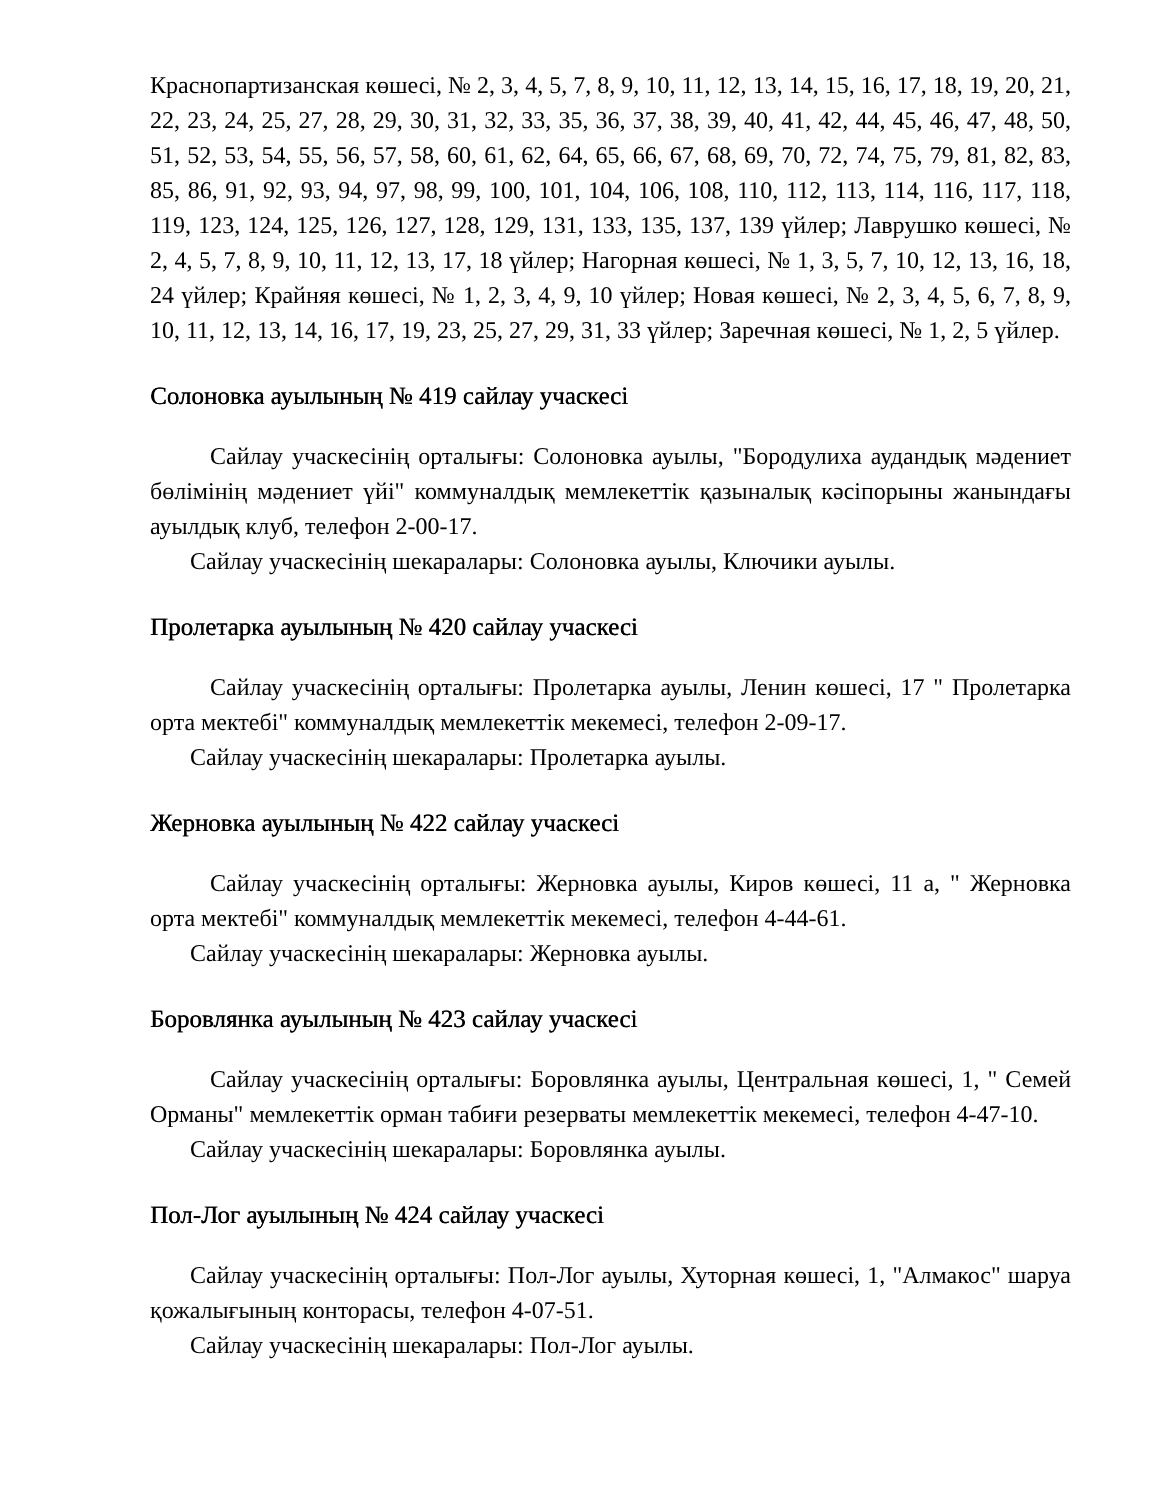Краснопартизанская көшесі, № 2, 3, 4, 5, 7, 8, 9, 10, 11, 12, 13, 14, 15, 16, 17, 18, 19, 20, 21, 22, 23, 24, 25, 27, 28, 29, 30, 31, 32, 33, 35, 36, 37, 38, 39, 40, 41, 42, 44, 45, 46, 47, 48, 50, 51, 52, 53, 54, 55, 56, 57, 58, 60, 61, 62, 64, 65, 66, 67, 68, 69, 70, 72, 74, 75, 79, 81, 82, 83, 85, 86, 91, 92, 93, 94, 97, 98, 99, 100, 101, 104, 106, 108, 110, 112, 113, 114, 116, 117, 118, 119, 123, 124, 125, 126, 127, 128, 129, 131, 133, 135, 137, 139 үйлер; Лаврушко көшесі, № 2, 4, 5, 7, 8, 9, 10, 11, 12, 13, 17, 18 үйлер; Нагорная көшесі, № 1, 3, 5, 7, 10, 12, 13, 16, 18, 24 үйлер; Крайняя көшесі, № 1, 2, 3, 4, 9, 10 үйлер; Новая көшесі, № 2, 3, 4, 5, 6, 7, 8, 9, 10, 11, 12, 13, 14, 16, 17, 19, 23, 25, 27, 29, 31, 33 үйлер; Заречная көшесі, № 1, 2, 5 үйлер.
Солоновка ауылының № 419 сайлау учаскесі
Сайлау учаскесінің орталығы: Солоновка ауылы, "Бородулиха аудандық мәдениет бөлімінің мәдениет үйі" коммуналдық мемлекеттік қазыналық кәсіпорыны жанындағы ауылдық клуб, телефон 2-00-17.
Сайлау учаскесінің шекаралары: Солоновка ауылы, Ключики ауылы.
Пролетарка ауылының № 420 сайлау учаскесі
Сайлау учаскесінің орталығы: Пролетарка ауылы, Ленин көшесі, 17 " Пролетарка орта мектебі" коммуналдық мемлекеттік мекемесі, телефон 2-09-17.
Сайлау учаскесінің шекаралары: Пролетарка ауылы.
Жерновка ауылының № 422 сайлау учаскесі
Сайлау учаскесінің орталығы: Жерновка ауылы, Киров көшесі, 11 а, " Жерновка орта мектебі" коммуналдық мемлекеттік мекемесі, телефон 4-44-61.
Сайлау учаскесінің шекаралары: Жерновка ауылы.
Боровлянка ауылының № 423 сайлау учаскесі
Сайлау учаскесінің орталығы: Боровлянка ауылы, Центральная көшесі, 1, " Семей Орманы" мемлекеттік орман табиғи резерваты мемлекеттік мекемесі, телефон 4-47-10.
Сайлау учаскесінің шекаралары: Боровлянка ауылы.
Пол-Лог ауылының № 424 сайлау учаскесі
Сайлау учаскесінің орталығы: Пол-Лог ауылы, Хуторная көшесі, 1, "Алмакос" шаруа қожалығының конторасы, телефон 4-07-51.
Сайлау учаскесінің шекаралары: Пол-Лог ауылы.